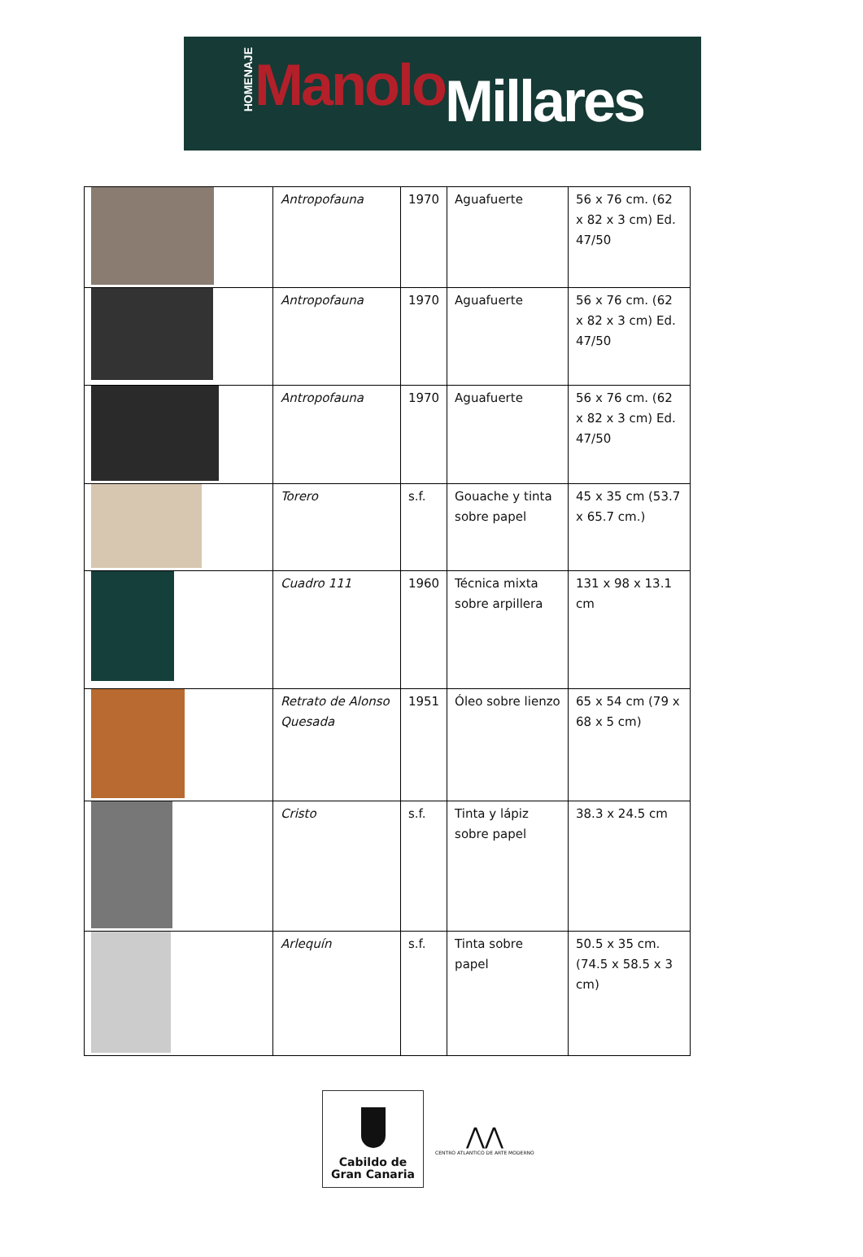HOMENAJE Manolo Millares
| | Antropofauna | 1970 | Aguafuerte | 56 x 76 cm. (62 x 82 x 3 cm) Ed. 47/50 |
| | Antropofauna | 1970 | Aguafuerte | 56 x 76 cm. (62 x 82 x 3 cm) Ed. 47/50 |
| | Antropofauna | 1970 | Aguafuerte | 56 x 76 cm. (62 x 82 x 3 cm) Ed. 47/50 |
| | Torero | s.f. | Gouache y tinta sobre papel | 45 x 35 cm (53.7 x 65.7 cm.) |
| | Cuadro 111 | 1960 | Técnica mixta sobre arpillera | 131 x 98 x 13.1 cm |
| | Retrato de Alonso Quesada | 1951 | Óleo sobre lienzo | 65 x 54 cm (79 x 68 x 5 cm) |
| | Cristo | s.f. | Tinta y lápiz sobre papel | 38.3 x 24.5 cm |
| | Arlequín | s.f. | Tinta sobre papel | 50.5 x 35 cm. (74.5 x 58.5 x 3 cm) |
Cabildo de
Gran Canaria
⋀⋀
CENTRO ATLANTICO DE ARTE MODERNO